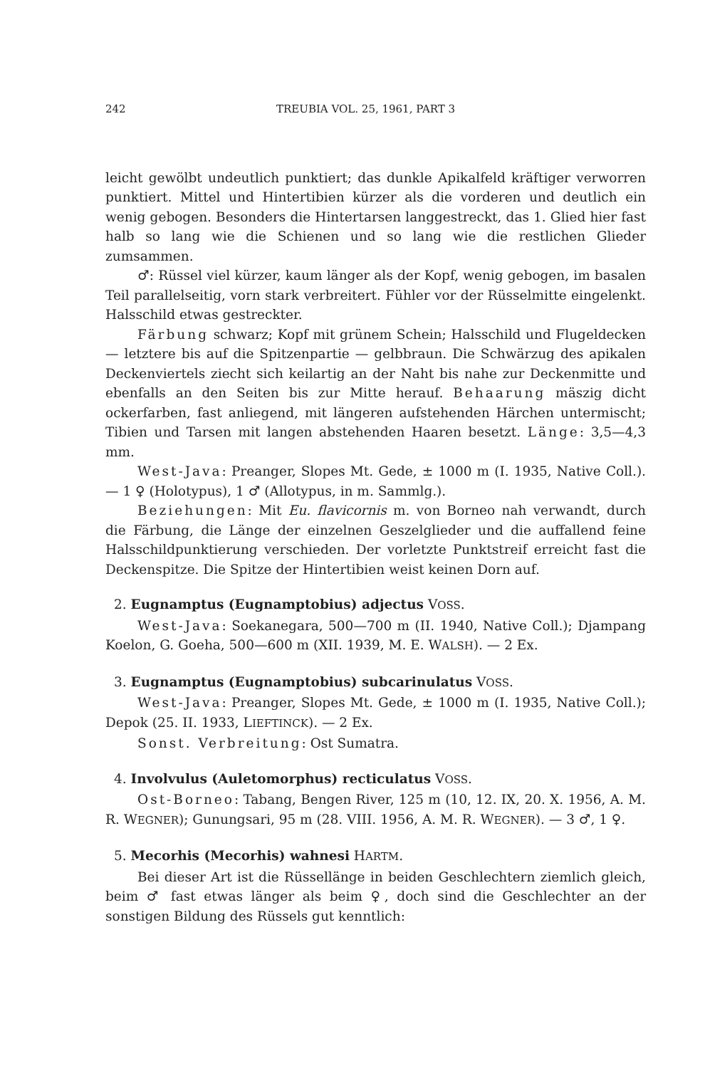242 TREUBIA VOL. 25, 1961, PART 3
leicht gewölbt undeutlich punktiert; das dunkle Apikalfeld kräftiger verworren punktiert. Mittel und Hintertibien kürzer als die vorderen und deutlich ein wenig gebogen. Besonders die Hintertarsen langgestreckt, das 1. Glied hier fast halb so lang wie die Schienen und so lang wie die restlichen Glieder zumsammen.
♂: Rüssel viel kürzer, kaum länger als der Kopf, wenig gebogen, im basalen Teil parallelseitig, vorn stark verbreitert. Fühler vor der Rüsselmitte eingelenkt. Halsschild etwas gestreckter.
Färbung schwarz; Kopf mit grünem Schein; Halsschild und Flugeldecken — letztere bis auf die Spitzenpartie — gelbbraun. Die Schwärzug des apikalen Deckenviertels ziecht sich keilartig an der Naht bis nahe zur Deckenmitte und ebenfalls an den Seiten bis zur Mitte herauf. Behaarung mäszig dicht ockerfarben, fast anliegend, mit längeren aufstehenden Härchen untermischt; Tibien und Tarsen mit langen abstehenden Haaren besetzt. Länge: 3,5—4,3 mm.
West-Java: Preanger, Slopes Mt. Gede, ± 1000 m (I. 1935, Native Coll.). — 1 ♀ (Holotypus), 1 ♂ (Allotypus, in m. Sammlg.).
Beziehungen: Mit Eu. flavicornis m. von Borneo nah verwandt, durch die Färbung, die Länge der einzelnen Geszelglieder und die auffallend feine Halsschildpunktierung verschieden. Der vorletzte Punktstreif erreicht fast die Deckenspitze. Die Spitze der Hintertibien weist keinen Dorn auf.
2. Eugnamptus (Eugnamptobius) adjectus VOSS.
West-Java: Soekanegara, 500—700 m (II. 1940, Native Coll.); Djampang Koelon, G. Goeha, 500—600 m (XII. 1939, M. E. WALSH). — 2 Ex.
3. Eugnamptus (Eugnamptobius) subcarinulatus VOSS.
West-Java: Preanger, Slopes Mt. Gede, ± 1000 m (I. 1935, Native Coll.); Depok (25. II. 1933, LIEFTINCK). — 2 Ex.
Sonst. Verbreitung: Ost Sumatra.
4. Involvulus (Auletomorphus) recticulatus VOSS.
Ost-Borneo: Tabang, Bengen River, 125 m (10, 12. IX, 20. X. 1956, A. M. R. WEGNER); Gunungsari, 95 m (28. VIII. 1956, A. M. R. WEGNER). — 3 ♂, 1 ♀.
5. Mecorhis (Mecorhis) wahnesi HARTM.
Bei dieser Art ist die Rüssellänge in beiden Geschlechtern ziemlich gleich, beim ♂ fast etwas länger als beim ♀, doch sind die Geschlechter an der sonstigen Bildung des Rüssels gut kenntlich: